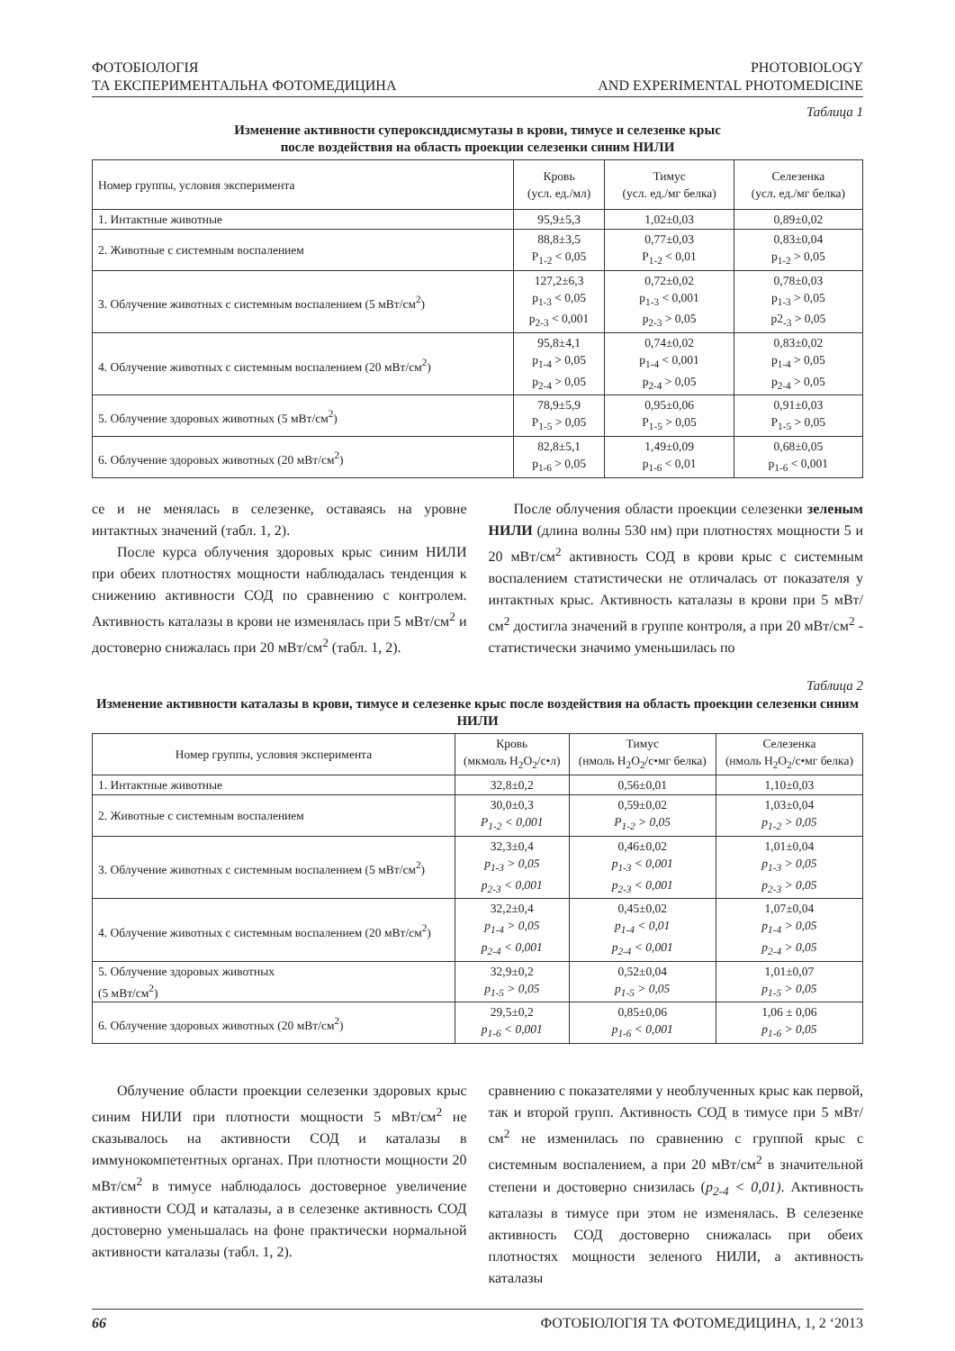ФОТОБІОЛОГІЯ
ТА ЕКСПЕРИМЕНТАЛЬНА ФОТОМЕДИЦИНА
PHOTOBIOLOGY
AND EXPERIMENTAL PHOTOMEDICINE
Таблица 1
Изменение активности супероксиддисмутазы в крови, тимусе и селезенке крыс
после воздействия на область проекции селезенки синим НИЛИ
| Номер группы, условия эксперимента | Кровь (усл. ед./мл) | Тимус (усл. ед./мг белка) | Селезенка (усл. ед./мг белка) |
| --- | --- | --- | --- |
| 1. Интактные животные | 95,9±5,3 | 1,02±0,03 | 0,89±0,02 |
| 2. Животные с системным воспалением | 88,8±3,5 P<sub>1-2</sub> < 0,05 | 0,77±0,03 P<sub>1-2</sub> < 0,01 | 0,83±0,04 p<sub>1-2</sub> > 0,05 |
| 3. Облучение животных с системным воспалением (5 мВт/см<sup>2</sup>) | 127,2±6,3 p<sub>1-3</sub> < 0,05 p<sub>2-3</sub> < 0,001 | 0,72±0,02 p<sub>1-3</sub> < 0,001 p<sub>2-3</sub> > 0,05 | 0,78±0,03 p<sub>1-3</sub> > 0,05 p2<sub>-3</sub> > 0,05 |
| 4. Облучение животных с системным воспалением (20 мВт/см<sup>2</sup>) | 95,8±4,1 p<sub>1-4</sub> > 0,05 p<sub>2-4</sub> > 0,05 | 0,74±0,02 p<sub>1-4</sub> < 0,001 p<sub>2-4</sub> > 0,05 | 0,83±0,02 p<sub>1-4</sub> > 0,05 p<sub>2-4</sub> > 0,05 |
| 5. Облучение здоровых животных (5 мВт/см<sup>2</sup>) | 78,9±5,9 P<sub>1-5</sub> > 0,05 | 0,95±0,06 P<sub>1-5</sub> > 0,05 | 0,91±0,03 P<sub>1-5</sub> > 0,05 |
| 6. Облучение здоровых животных (20 мВт/см<sup>2</sup>) | 82,8±5,1 p<sub>1-6</sub> > 0,05 | 1,49±0,09 p<sub>1-6</sub> < 0,01 | 0,68±0,05 p<sub>1-6</sub> < 0,001 |
се и не менялась в селезенке, оставаясь на уровне интактных значений (табл. 1, 2).
После курса облучения здоровых крыс синим НИЛИ при обеих плотностях мощности наблюдалась тенденция к снижению активности СОД по сравнению с контролем. Активность каталазы в крови не изменялась при 5 мВт/см<sup>2</sup> и достоверно снижалась при 20 мВт/см<sup>2</sup> (табл. 1, 2).
После облучения области проекции селезенки зеленым НИЛИ (длина волны 530 нм) при плотностях мощности 5 и 20 мВт/см<sup>2</sup> активность СОД в крови крыс с системным воспалением статистически не отличалась от показателя у интактных крыс. Активность каталазы в крови при 5 мВт/см<sup>2</sup> достигла значений в группе контроля, а при 20 мВт/см<sup>2</sup> - статистически значимо уменьшилась по
Таблица 2
Изменение активности каталазы в крови, тимусе и селезенке крыс после воздействия на область проекции селезенки синим НИЛИ
| Номер группы, условия эксперимента | Кровь (мкмоль H<sub>2</sub>O<sub>2</sub>/с•л) | Тимус (нмоль H<sub>2</sub>O<sub>2</sub>/с•мг белка) | Селезенка (нмоль H<sub>2</sub>O<sub>2</sub>/с•мг белка) |
| --- | --- | --- | --- |
| 1. Интактные животные | 32,8±0,2 | 0,56±0,01 | 1,10±0,03 |
| 2. Животные с системным воспалением | 30,0±0,3 P<sub>1-2</sub> < 0,001 | 0,59±0,02 P<sub>1-2</sub> > 0,05 | 1,03±0,04 p<sub>1-2</sub> > 0,05 |
| 3. Облучение животных с системным воспалением (5 мВт/см<sup>2</sup>) | 32,3±0,4 p<sub>1-3</sub> > 0,05 p<sub>2-3</sub> < 0,001 | 0,46±0,02 p<sub>1-3</sub> < 0,001 p<sub>2-3</sub> < 0,001 | 1,01±0,04 p<sub>1-3</sub> > 0,05 p<sub>2-3</sub> > 0,05 |
| 4. Облучение животных с системным воспалением (20 мВт/см<sup>2</sup>) | 32,2±0,4 p<sub>1-4</sub> > 0,05 p<sub>2-4</sub> < 0,001 | 0,45±0,02 p<sub>1-4</sub> < 0,01 p<sub>2-4</sub> < 0,001 | 1,07±0,04 p<sub>1-4</sub> > 0,05 p<sub>2-4</sub> > 0,05 |
| 5. Облучение здоровых животных (5 мВт/см<sup>2</sup>) | 32,9±0,2 p<sub>1-5</sub> > 0,05 | 0,52±0,04 p<sub>1-5</sub> > 0,05 | 1,01±0,07 p<sub>1-5</sub> > 0,05 |
| 6. Облучение здоровых животных (20 мВт/см<sup>2</sup>) | 29,5±0,2 p<sub>1-6</sub> < 0,001 | 0,85±0,06 p<sub>1-6</sub> < 0,001 | 1,06 ± 0,06 p<sub>1-6</sub> > 0,05 |
Облучение области проекции селезенки здоровых крыс синим НИЛИ при плотности мощности 5 мВт/см<sup>2</sup> не сказывалось на активности СОД и каталазы в иммунокомпетентных органах. При плотности мощности 20 мВт/см<sup>2</sup> в тимусе наблюдалось достоверное увеличение активности СОД и каталазы, а в селезенке активность СОД достоверно уменьшалась на фоне практически нормальной активности каталазы (табл. 1, 2).
сравнению с показателями у необлученных крыс как первой, так и второй групп. Активность СОД в тимусе при 5 мВт/см<sup>2</sup> не изменилась по сравнению с группой крыс с системным воспалением, а при 20 мВт/см<sup>2</sup> в значительной степени и достоверно снизилась (p<sub>2-4</sub> < 0,01). Активность каталазы в тимусе при этом не изменялась. В селезенке активность СОД достоверно снижалась при обеих плотностях мощности зеленого НИЛИ, а активность каталазы
66 ФОТОБІОЛОГІЯ ТА ФОТОМЕДИЦИНА, 1, 2 ‘2013